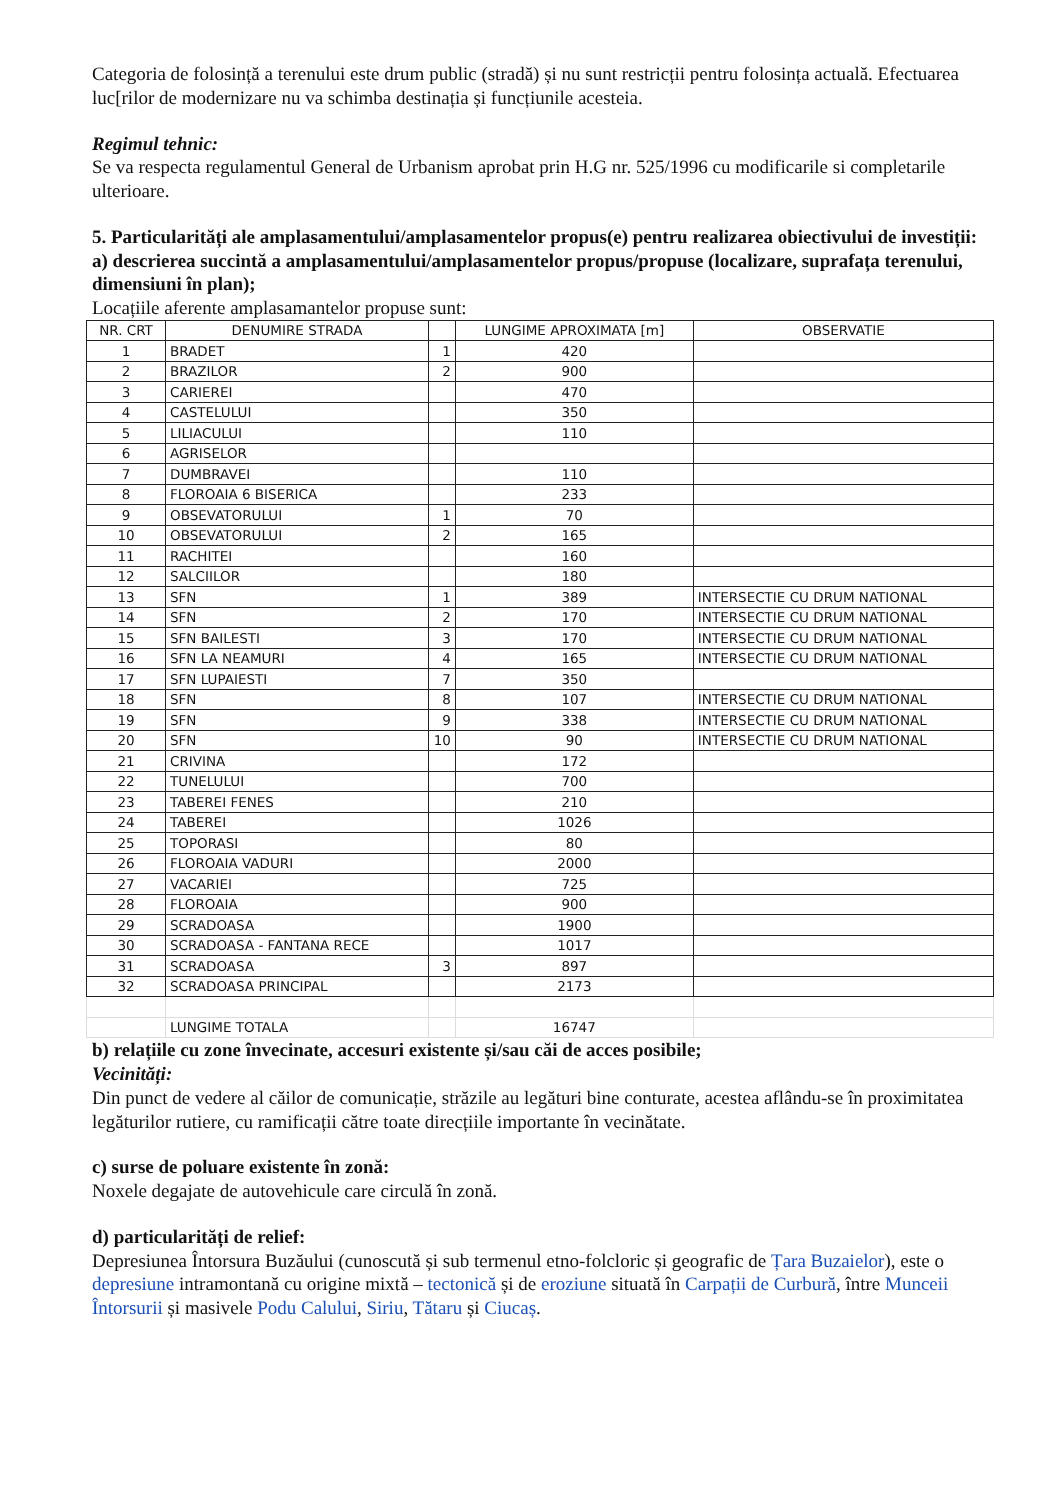Categoria de folosință a terenului este drum public (stradă) și nu sunt restricții pentru folosința actuală. Efectuarea luc[rilor de modernizare nu va schimba destinația și funcțiunile acesteia.
Regimul tehnic:
Se va respecta regulamentul General de Urbanism aprobat prin H.G nr. 525/1996 cu modificarile si completarile ulterioare.
5. Particularități ale amplasamentului/amplasamentelor propus(e) pentru realizarea obiectivului de investiții:
a) descrierea succintă a amplasamentului/amplasamentelor propus/propuse (localizare, suprafața terenului, dimensiuni în plan);
Locațiile aferente amplasamantelor propuse sunt:
| NR. CRT | DENUMIRE STRADA | | LUNGIME APROXIMATA [m] | OBSERVATIE |
| --- | --- | --- | --- | --- |
| 1 | BRADET | 1 | 420 | |
| 2 | BRAZILOR | 2 | 900 | |
| 3 | CARIEREI | | 470 | |
| 4 | CASTELULUI | | 350 | |
| 5 | LILIACULUI | | 110 | |
| 6 | AGRISELOR | | | |
| 7 | DUMBRAVEI | | 110 | |
| 8 | FLOROAIA 6 BISERICA | | 233 | |
| 9 | OBSEVATORULUI | 1 | 70 | |
| 10 | OBSEVATORULUI | 2 | 165 | |
| 11 | RACHITEI | | 160 | |
| 12 | SALCIILOR | | 180 | |
| 13 | SFN | 1 | 389 | INTERSECTIE CU DRUM NATIONAL |
| 14 | SFN | 2 | 170 | INTERSECTIE CU DRUM NATIONAL |
| 15 | SFN BAILESTI | 3 | 170 | INTERSECTIE CU DRUM NATIONAL |
| 16 | SFN LA NEAMURI | 4 | 165 | INTERSECTIE CU DRUM NATIONAL |
| 17 | SFN LUPAIESTI | 7 | 350 | |
| 18 | SFN | 8 | 107 | INTERSECTIE CU DRUM NATIONAL |
| 19 | SFN | 9 | 338 | INTERSECTIE CU DRUM NATIONAL |
| 20 | SFN | 10 | 90 | INTERSECTIE CU DRUM NATIONAL |
| 21 | CRIVINA | | 172 | |
| 22 | TUNELULUI | | 700 | |
| 23 | TABEREI FENES | | 210 | |
| 24 | TABEREI | | 1026 | |
| 25 | TOPORASI | | 80 | |
| 26 | FLOROAIA VADURI | | 2000 | |
| 27 | VACARIEI | | 725 | |
| 28 | FLOROAIA | | 900 | |
| 29 | SCRADOASA | | 1900 | |
| 30 | SCRADOASA - FANTANA RECE | | 1017 | |
| 31 | SCRADOASA | 3 | 897 | |
| 32 | SCRADOASA PRINCIPAL | | 2173 | |
| | LUNGIME TOTALA | | 16747 | |
b) relațiile cu zone învecinate, accesuri existente și/sau căi de acces posibile;
Vecinități:
Din punct de vedere al căilor de comunicație, străzile au legături bine conturate, acestea aflându-se în proximitatea legăturilor rutiere, cu ramificații către toate direcțiile importante în vecinătate.
c) surse de poluare existente în zonă:
Noxele degajate de autovehicule care circulă în zonă.
d) particularități de relief:
Depresiunea Întorsura Buzăului (cunoscută și sub termenul etno-folcloric și geografic de Țara Buzaielor), este o depresiune intramontană cu origine mixtă – tectonică și de eroziune situată în Carpații de Curbură, între Munceii Întorsurii și masivele Podu Calului, Siriu, Tătaru și Ciucaș.